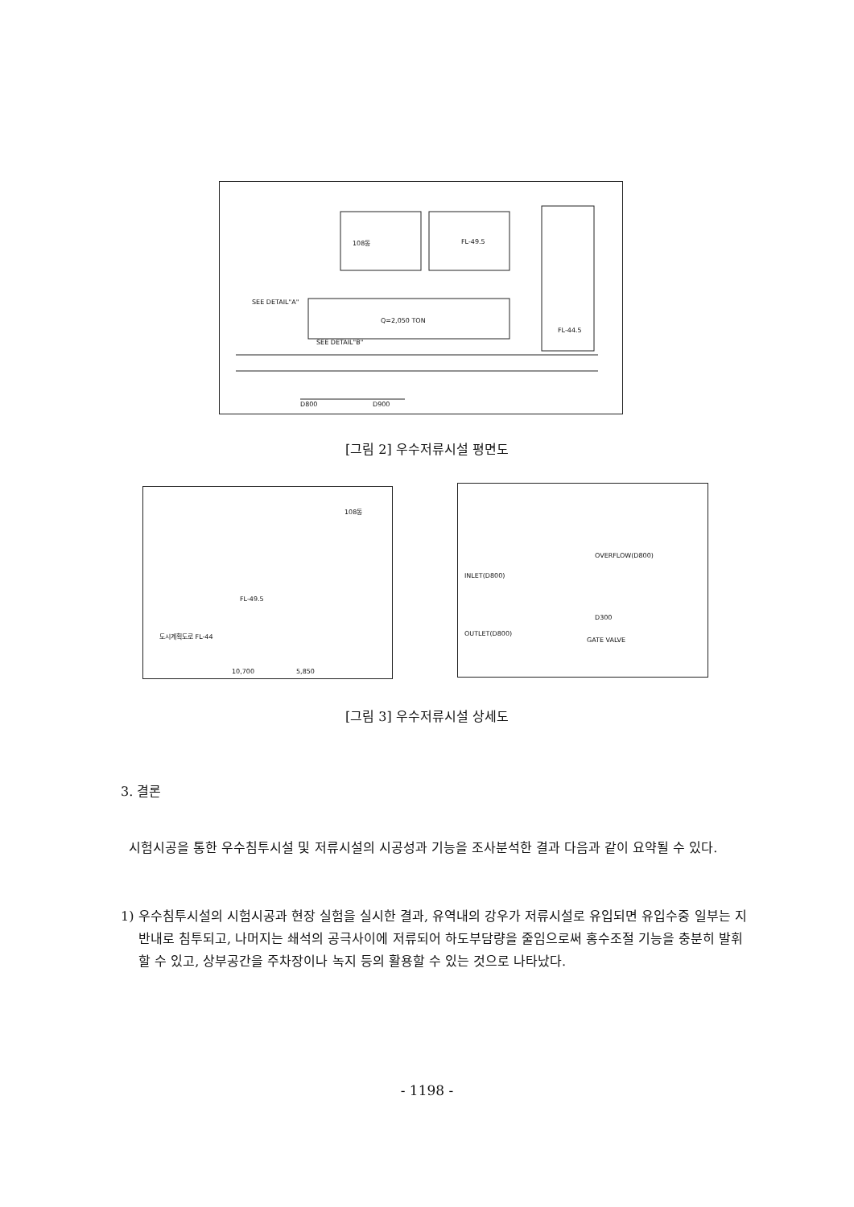108동 FL-49.5
FL-44.5
SEE DETAIL"A"
SEE DETAIL"B"
Q=2,050 TON
D800 D900
[그림 2] 우수저류시설 평면도
108동
FL-49.5
도시계획도로 FL-44
10,700 5,850
OVERFLOW(D800)
INLET(D800)
OUTLET(D800)
D300
GATE VALVE
[그림 3] 우수저류시설 상세도
3. 결론
시험시공을 통한 우수침투시설 및 저류시설의 시공성과 기능을 조사분석한 결과 다음과 같이 요약될 수 있다.
1) 우수침투시설의 시험시공과 현장 실험을 실시한 결과, 유역내의 강우가 저류시설로 유입되면 유입수중 일부는 지반내로 침투되고, 나머지는 쇄석의 공극사이에 저류되어 하도부담량을 줄임으로써 홍수조절 기능을 충분히 발휘할 수 있고, 상부공간을 주차장이나 녹지 등의 활용할 수 있는 것으로 나타났다.
- 1198 -